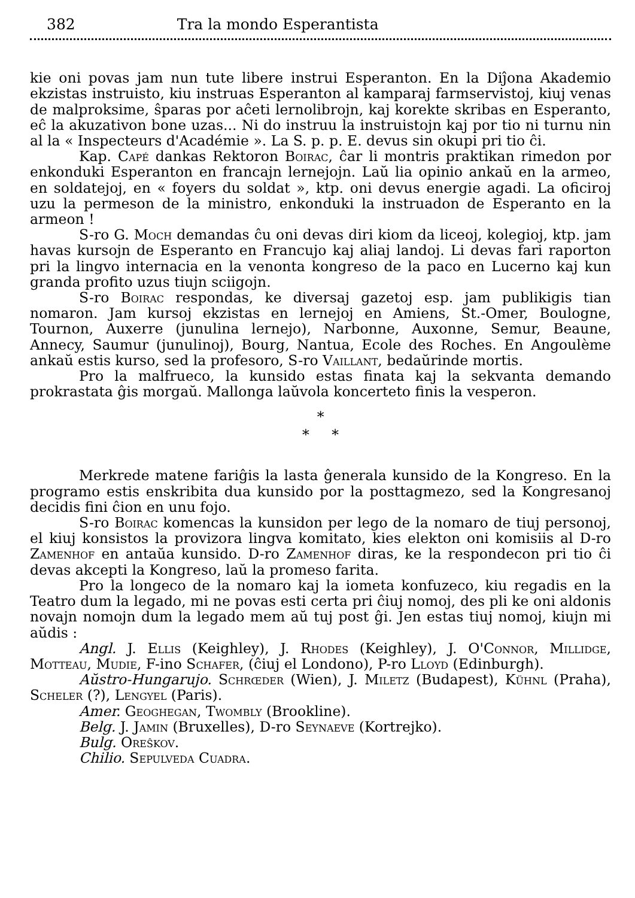382 Tra la mondo Esperantista
kie oni povas jam nun tute libere instrui Esperanton. En la Diĵona Akademio ekzistas instruisto, kiu instruas Esperanton al kamparaj farmservistoj, kiuj venas de malproksime, ŝparas por aĉeti lernolibrojn, kaj korekte skribas en Esperanto, eĉ la akuzativon bone uzas... Ni do instruu la instruistojn kaj por tio ni turnu nin al la « Inspecteurs d'Académie ». La S. p. p. E. devus sin okupi pri tio ĉi.
Kap. Capé dankas Rektoron Boirac, ĉar li montris praktikan rimedon por enkonduki Esperanton en francajn lernejojn. Laŭ lia opinio ankaŭ en la armeo, en soldatejoj, en « foyers du soldat », ktp. oni devus energie agadi. La oficiroj uzu la permeson de la ministro, enkonduki la instruadon de Esperanto en la armeon !
S-ro G. Moch demandas ĉu oni devas diri kiom da liceoj, kolegioj, ktp. jam havas kursojn de Esperanto en Francujo kaj aliaj landoj. Li devas fari raporton pri la lingvo internacia en la venonta kongreso de la paco en Lucerno kaj kun granda profito uzus tiujn sciigojn.
S-ro Boirac respondas, ke diversaj gazetoj esp. jam publikigis tian nomaron. Jam kursoj ekzistas en lernejoj en Amiens, St.-Omer, Boulogne, Tournon, Auxerre (junulina lernejo), Narbonne, Auxonne, Semur, Beaune, Annecy, Saumur (junulinoj), Bourg, Nantua, Ecole des Roches. En Angoulème ankaŭ estis kurso, sed la profesoro, S-ro Vaillant, bedaŭrinde mortis.
Pro la malfrueco, la kunsido estas finata kaj la sekvanta demando prokrastata ĝis morgaŭ. Mallonga laŭvola koncerteto finis la vesperon.
*
* *
Merkrede matene fariĝis la lasta ĝenerala kunsido de la Kongreso. En la programo estis enskribita dua kunsido por la posttagmezo, sed la Kongresanoj decidis fini ĉion en unu fojo.
S-ro Boirac komencas la kunsidon per lego de la nomaro de tiuj personoj, el kiuj konsistos la provizora lingva komitato, kies elekton oni komisiis al D-ro Zamenhof en antaŭa kunsido. D-ro Zamenhof diras, ke la respondecon pri tio ĉi devas akcepti la Kongreso, laŭ la promeso farita.
Pro la longeco de la nomaro kaj la iometa konfuzeco, kiu regadis en la Teatro dum la legado, mi ne povas esti certa pri ĉiuj nomoj, des pli ke oni aldonis novajn nomojn dum la legado mem aŭ tuj post ĝi. Jen estas tiuj nomoj, kiujn mi aŭdis :
Angl. J. Ellis (Keighley), J. Rhodes (Keighley), J. O'Connor, Millidge, Motteau, Mudie, F-ino Schafer, (ĉiuj el Londono), P-ro Lloyd (Edinburgh).
Aŭstro-Hungarujo. Schrœder (Wien), J. Miletz (Budapest), Kühnl (Praha), Scheler (?), Lengyel (Paris).
Amer. Geoghegan, Twombly (Brookline).
Belg. J. Jamin (Bruxelles), D-ro Seynaeve (Kortrejko).
Bulg. Oreŝkov.
Chilio. Sepulveda Cuadra.